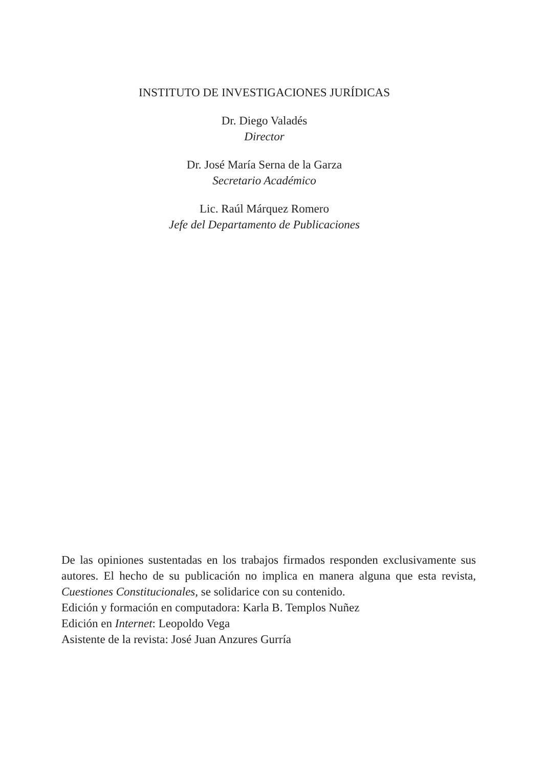INSTITUTO DE INVESTIGACIONES JURÍDICAS
Dr. Diego Valadés
Director
Dr. José María Serna de la Garza
Secretario Académico
Lic. Raúl Márquez Romero
Jefe del Departamento de Publicaciones
De las opiniones sustentadas en los trabajos firmados responden exclusivamente sus autores. El hecho de su publicación no implica en manera alguna que esta revista, Cuestiones Constitucionales, se solidarice con su contenido.
Edición y formación en computadora: Karla B. Templos Nuñez
Edición en Internet: Leopoldo Vega
Asistente de la revista: José Juan Anzures Gurría